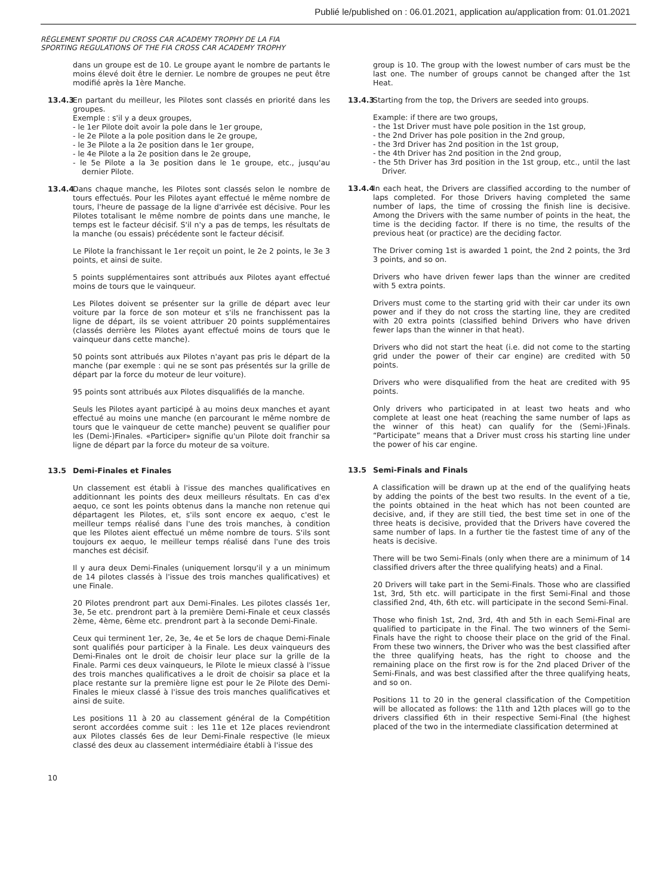Publié le/published on : 06.01.2021, application au/application from: 01.01.2021
RÈGLEMENT SPORTIF DU CROSS CAR ACADEMY TROPHY DE LA FIA
SPORTING REGULATIONS OF THE FIA CROSS CAR ACADEMY TROPHY
dans un groupe est de 10. Le groupe ayant le nombre de partants le moins élevé doit être le dernier. Le nombre de groupes ne peut être modifié après la 1ère Manche.
13.4.3
En partant du meilleur, les Pilotes sont classés en priorité dans les groupes.
Exemple : s'il y a deux groupes,
- le 1er Pilote doit avoir la pole dans le 1er groupe,
- le 2e Pilote a la pole position dans le 2e groupe,
- le 3e Pilote a la 2e position dans le 1er groupe,
- le 4e Pilote a la 2e position dans le 2e groupe,
- le 5e Pilote a la 3e position dans le 1e groupe, etc., jusqu'au dernier Pilote.
13.4.4
Dans chaque manche, les Pilotes sont classés selon le nombre de tours effectués. Pour les Pilotes ayant effectué le même nombre de tours, l'heure de passage de la ligne d'arrivée est décisive. Pour les Pilotes totalisant le même nombre de points dans une manche, le temps est le facteur décisif. S'il n'y a pas de temps, les résultats de la manche (ou essais) précédente sont le facteur décisif.
Le Pilote la franchissant le 1er reçoit un point, le 2e 2 points, le 3e 3 points, et ainsi de suite.
5 points supplémentaires sont attribués aux Pilotes ayant effectué moins de tours que le vainqueur.
Les Pilotes doivent se présenter sur la grille de départ avec leur voiture par la force de son moteur et s'ils ne franchissent pas la ligne de départ, ils se voient attribuer 20 points supplémentaires (classés derrière les Pilotes ayant effectué moins de tours que le vainqueur dans cette manche).
50 points sont attribués aux Pilotes n'ayant pas pris le départ de la manche (par exemple : qui ne se sont pas présentés sur la grille de départ par la force du moteur de leur voiture).
95 points sont attribués aux Pilotes disqualifiés de la manche.
Seuls les Pilotes ayant participé à au moins deux manches et ayant effectué au moins une manche (en parcourant le même nombre de tours que le vainqueur de cette manche) peuvent se qualifier pour les (Demi-)Finales. «Participer» signifie qu'un Pilote doit franchir sa ligne de départ par la force du moteur de sa voiture.
13.5 Demi-Finales et Finales
Un classement est établi à l'issue des manches qualificatives en additionnant les points des deux meilleurs résultats. En cas d'ex aequo, ce sont les points obtenus dans la manche non retenue qui départagent les Pilotes, et, s'ils sont encore ex aequo, c'est le meilleur temps réalisé dans l'une des trois manches, à condition que les Pilotes aient effectué un même nombre de tours. S'ils sont toujours ex aequo, le meilleur temps réalisé dans l'une des trois manches est décisif.
Il y aura deux Demi-Finales (uniquement lorsqu'il y a un minimum de 14 pilotes classés à l'issue des trois manches qualificatives) et une Finale.
20 Pilotes prendront part aux Demi-Finales. Les pilotes classés 1er, 3e, 5e etc. prendront part à la première Demi-Finale et ceux classés 2ème, 4ème, 6ème etc. prendront part à la seconde Demi-Finale.
Ceux qui terminent 1er, 2e, 3e, 4e et 5e lors de chaque Demi-Finale sont qualifiés pour participer à la Finale. Les deux vainqueurs des Demi-Finales ont le droit de choisir leur place sur la grille de la Finale. Parmi ces deux vainqueurs, le Pilote le mieux classé à l'issue des trois manches qualificatives a le droit de choisir sa place et la place restante sur la première ligne est pour le 2e Pilote des Demi-Finales le mieux classé à l'issue des trois manches qualificatives et ainsi de suite.
Les positions 11 à 20 au classement général de la Compétition seront accordées comme suit : les 11e et 12e places reviendront aux Pilotes classés 6es de leur Demi-Finale respective (le mieux classé des deux au classement intermédiaire établi à l'issue des
group is 10. The group with the lowest number of cars must be the last one. The number of groups cannot be changed after the 1st Heat.
13.4.3
Starting from the top, the Drivers are seeded into groups.
Example: if there are two groups,
- the 1st Driver must have pole position in the 1st group,
- the 2nd Driver has pole position in the 2nd group,
- the 3rd Driver has 2nd position in the 1st group,
- the 4th Driver has 2nd position in the 2nd group,
- the 5th Driver has 3rd position in the 1st group, etc., until the last Driver.
13.4.4
In each heat, the Drivers are classified according to the number of laps completed. For those Drivers having completed the same number of laps, the time of crossing the finish line is decisive. Among the Drivers with the same number of points in the heat, the time is the deciding factor. If there is no time, the results of the previous heat (or practice) are the deciding factor.
The Driver coming 1st is awarded 1 point, the 2nd 2 points, the 3rd 3 points, and so on.
Drivers who have driven fewer laps than the winner are credited with 5 extra points.
Drivers must come to the starting grid with their car under its own power and if they do not cross the starting line, they are credited with 20 extra points (classified behind Drivers who have driven fewer laps than the winner in that heat).
Drivers who did not start the heat (i.e. did not come to the starting grid under the power of their car engine) are credited with 50 points.
Drivers who were disqualified from the heat are credited with 95 points.
Only drivers who participated in at least two heats and who complete at least one heat (reaching the same number of laps as the winner of this heat) can qualify for the (Semi-)Finals. “Participate” means that a Driver must cross his starting line under the power of his car engine.
13.5 Semi-Finals and Finals
A classification will be drawn up at the end of the qualifying heats by adding the points of the best two results. In the event of a tie, the points obtained in the heat which has not been counted are decisive, and, if they are still tied, the best time set in one of the three heats is decisive, provided that the Drivers have covered the same number of laps. In a further tie the fastest time of any of the heats is decisive.
There will be two Semi-Finals (only when there are a minimum of 14 classified drivers after the three qualifying heats) and a Final.
20 Drivers will take part in the Semi-Finals. Those who are classified 1st, 3rd, 5th etc. will participate in the first Semi-Final and those classified 2nd, 4th, 6th etc. will participate in the second Semi-Final.
Those who finish 1st, 2nd, 3rd, 4th and 5th in each Semi-Final are qualified to participate in the Final. The two winners of the Semi-Finals have the right to choose their place on the grid of the Final. From these two winners, the Driver who was the best classified after the three qualifying heats, has the right to choose and the remaining place on the first row is for the 2nd placed Driver of the Semi-Finals, and was best classified after the three qualifying heats, and so on.
Positions 11 to 20 in the general classification of the Competition will be allocated as follows: the 11th and 12th places will go to the drivers classified 6th in their respective Semi-Final (the highest placed of the two in the intermediate classification determined at
10